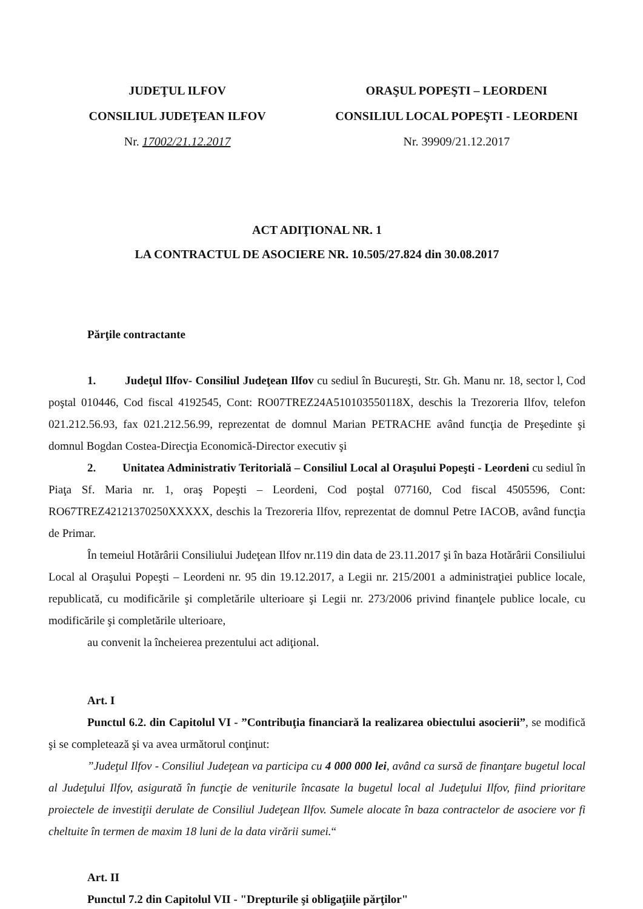JUDEŢUL ILFOV
CONSILIUL JUDEŢEAN ILFOV
Nr. 17002/21.12.2017
ORAŞUL POPEŞTI – LEORDENI
CONSILIUL LOCAL POPEŞTI - LEORDENI
Nr. 39909/21.12.2017
ACT ADIŢIONAL NR. 1
LA CONTRACTUL DE ASOCIERE NR. 10.505/27.824 din 30.08.2017
Părţile contractante
1. Judeţul Ilfov- Consiliul Judeţean Ilfov cu sediul în Bucureşti, Str. Gh. Manu nr. 18, sector l, Cod poştal 010446, Cod fiscal 4192545, Cont: RO07TREZ24A510103550118X, deschis la Trezoreria Ilfov, telefon 021.212.56.93, fax 021.212.56.99, reprezentat de domnul Marian PETRACHE având funcţia de Preşedinte şi domnul Bogdan Costea-Direcţia Economică-Director executiv şi
2. Unitatea Administrativ Teritorială – Consiliul Local al Oraşului Popeşti - Leordeni cu sediul în Piaţa Sf. Maria nr. 1, oraş Popeşti – Leordeni, Cod poştal 077160, Cod fiscal 4505596, Cont: RO67TREZ42121370250XXXXX, deschis la Trezoreria Ilfov, reprezentat de domnul Petre IACOB, având funcţia de Primar.
În temeiul Hotărârii Consiliului Judeţean Ilfov nr.119 din data de 23.11.2017 şi în baza Hotărârii Consiliului Local al Oraşului Popeşti – Leordeni nr. 95 din 19.12.2017, a Legii nr. 215/2001 a administraţiei publice locale, republicată, cu modificările şi completările ulterioare şi Legii nr. 273/2006 privind finanţele publice locale, cu modificările şi completările ulterioare,
au convenit la încheierea prezentului act adiţional.
Art. I
Punctul 6.2. din Capitolul VI - ”Contribuţia financiară la realizarea obiectului asocierii”, se modifică şi se completează şi va avea următorul conţinut:
”Judeţul Ilfov - Consiliul Judeţean va participa cu 4 000 000 lei, având ca sursă de finanţare bugetul local al Judeţului Ilfov, asigurată în funcţie de veniturile încasate la bugetul local al Judeţului Ilfov, fiind prioritare proiectele de investiţii derulate de Consiliul Judeţean Ilfov. Sumele alocate în baza contractelor de asociere vor fi cheltuite în termen de maxim 18 luni de la data virării sumei.“
Art. II
Punctul 7.2 din Capitolul VII - "Drepturile şi obligaţiile părţilor"